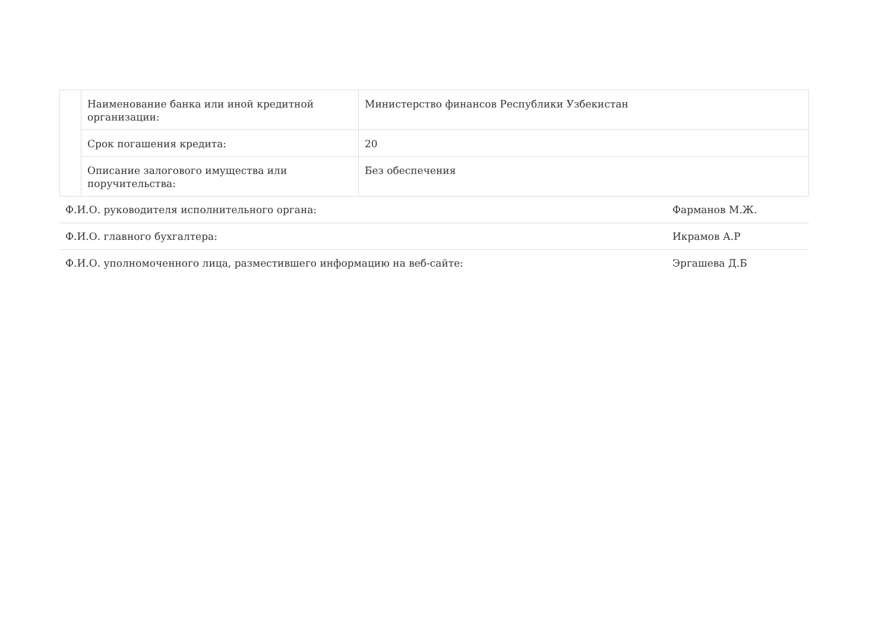| | Наименование банка или иной кредитной организации: | Министерство финансов Республики Узбекистан |
| | Срок погашения кредита: | 20 |
| | Описание залогового имущества или поручительства: | Без обеспечения |
| Ф.И.О. руководителя исполнительного органа: | Фарманов М.Ж. |
| Ф.И.О. главного бухгалтера: | Икрамов А.Р |
| Ф.И.О. уполномоченного лица, разместившего информацию на веб-сайте: | Эргашева Д.Б |